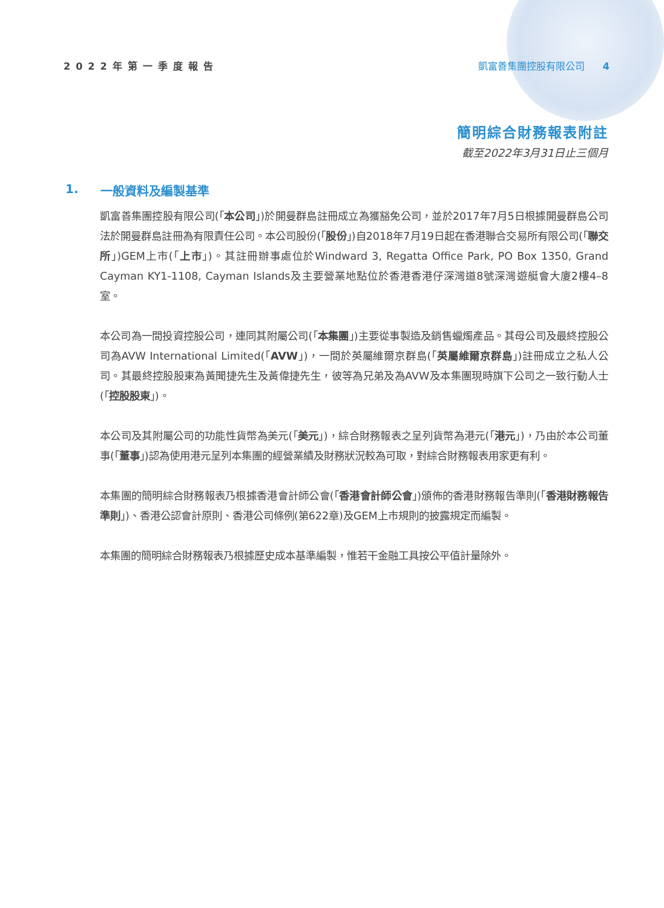2022年第一季度報告 凱富善集團控股有限公司 4
簡明綜合財務報表附註
截至2022年3月31日止三個月
1. 一般資料及編製基準
凱富善集團控股有限公司(「本公司」)於開曼群島註冊成立為獲豁免公司，並於2017年7月5日根據開曼群島公司法於開曼群島註冊為有限責任公司。本公司股份(「股份」)自2018年7月19日起在香港聯合交易所有限公司(「聯交所」)GEM上市(「上市」)。其註冊辦事處位於Windward 3, Regatta Office Park, PO Box 1350, Grand Cayman KY1-1108, Cayman Islands及主要營業地點位於香港香港仔深灣道8號深灣遊艇會大廈2樓4–8室。
本公司為一間投資控股公司，連同其附屬公司(「本集團」)主要從事製造及銷售蠟燭產品。其母公司及最終控股公司為AVW International Limited(「AVW」)，一間於英屬維爾京群島(「英屬維爾京群島」)註冊成立之私人公司。其最終控股股東為黃聞捷先生及黃偉捷先生，彼等為兄弟及為AVW及本集團現時旗下公司之一致行動人士(「控股股東」)。
本公司及其附屬公司的功能性貨幣為美元(「美元」)，綜合財務報表之呈列貨幣為港元(「港元」)，乃由於本公司董事(「董事」)認為使用港元呈列本集團的經營業績及財務狀況較為可取，對綜合財務報表用家更有利。
本集團的簡明綜合財務報表乃根據香港會計師公會(「香港會計師公會」)頒佈的香港財務報告準則(「香港財務報告準則」)、香港公認會計原則、香港公司條例(第622章)及GEM上市規則的披露規定而編製。
本集團的簡明綜合財務報表乃根據歷史成本基準編製，惟若干金融工具按公平值計量除外。